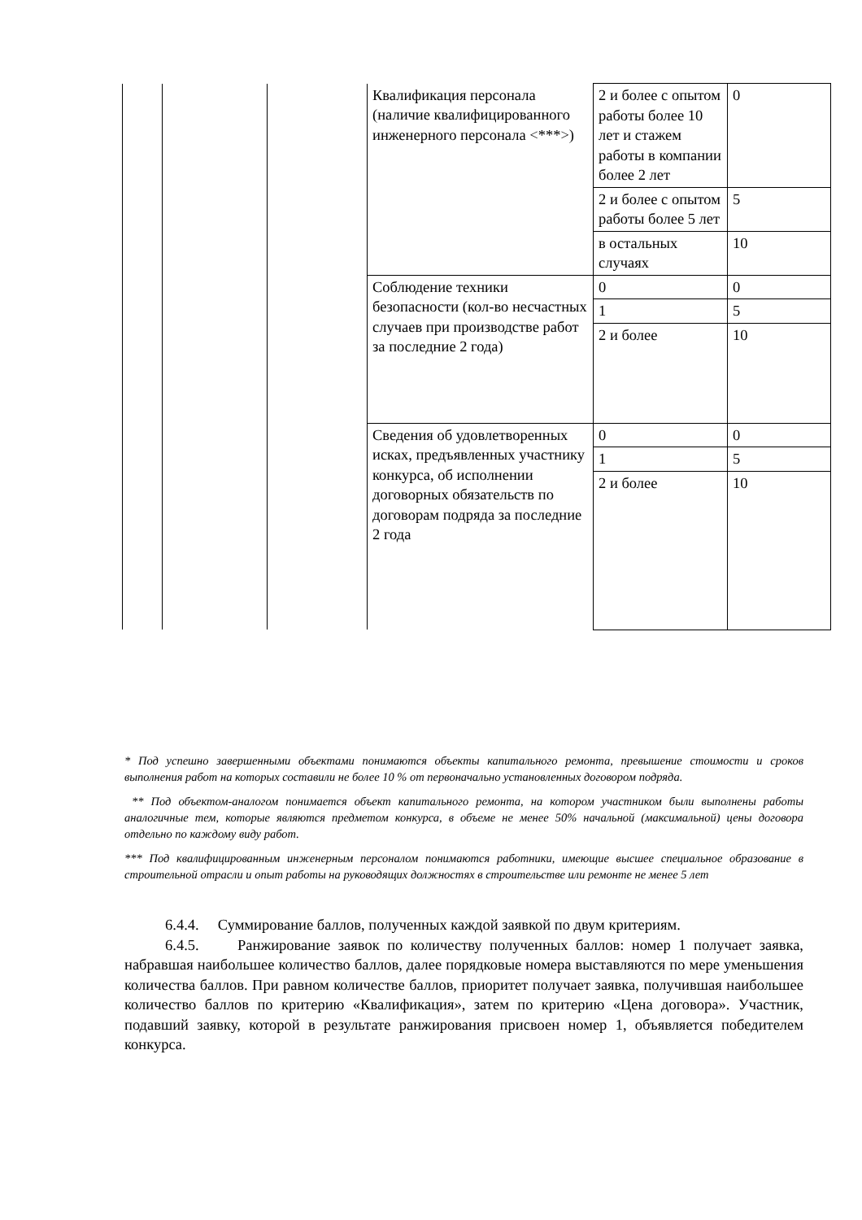| | | | Квалификация персонала (наличие квалифицированного инженерного персонала <***>) | 2 и более с опытом работы более 10 лет и стажем работы в компании более 2 лет | 0 |
| | | | | 2 и более с опытом работы более 5 лет | 5 |
| | | | | в остальных случаях | 10 |
| | | | Соблюдение техники безопасности (кол-во несчастных случаев при производстве работ за последние 2 года) | 0 | 0 |
| | | | | 1 | 5 |
| | | | | 2 и более | 10 |
| | | | Сведения об удовлетворенных исках, предъявленных участнику конкурса, об исполнении договорных обязательств по договорам подряда за последние 2 года | 0 | 0 |
| | | | | 1 | 5 |
| | | | | 2 и более | 10 |
* Под успешно завершенными объектами понимаются объекты капитального ремонта, превышение стоимости и сроков выполнения работ на которых составили не более 10 % от первоначально установленных договором подряда.
** Под объектом-аналогом понимается объект капитального ремонта, на котором участником были выполнены работы аналогичные тем, которые являются предметом конкурса, в объеме не менее 50% начальной (максимальной) цены договора отдельно по каждому виду работ.
*** Под квалифицированным инженерным персоналом понимаются работники, имеющие высшее специальное образование в строительной отрасли и опыт работы на руководящих должностях в строительстве или ремонте не менее 5 лет
6.4.4. Суммирование баллов, полученных каждой заявкой по двум критериям.
6.4.5. Ранжирование заявок по количеству полученных баллов: номер 1 получает заявка, набравшая наибольшее количество баллов, далее порядковые номера выставляются по мере уменьшения количества баллов. При равном количестве баллов, приоритет получает заявка, получившая наибольшее количество баллов по критерию «Квалификация», затем по критерию «Цена договора». Участник, подавший заявку, которой в результате ранжирования присвоен номер 1, объявляется победителем конкурса.